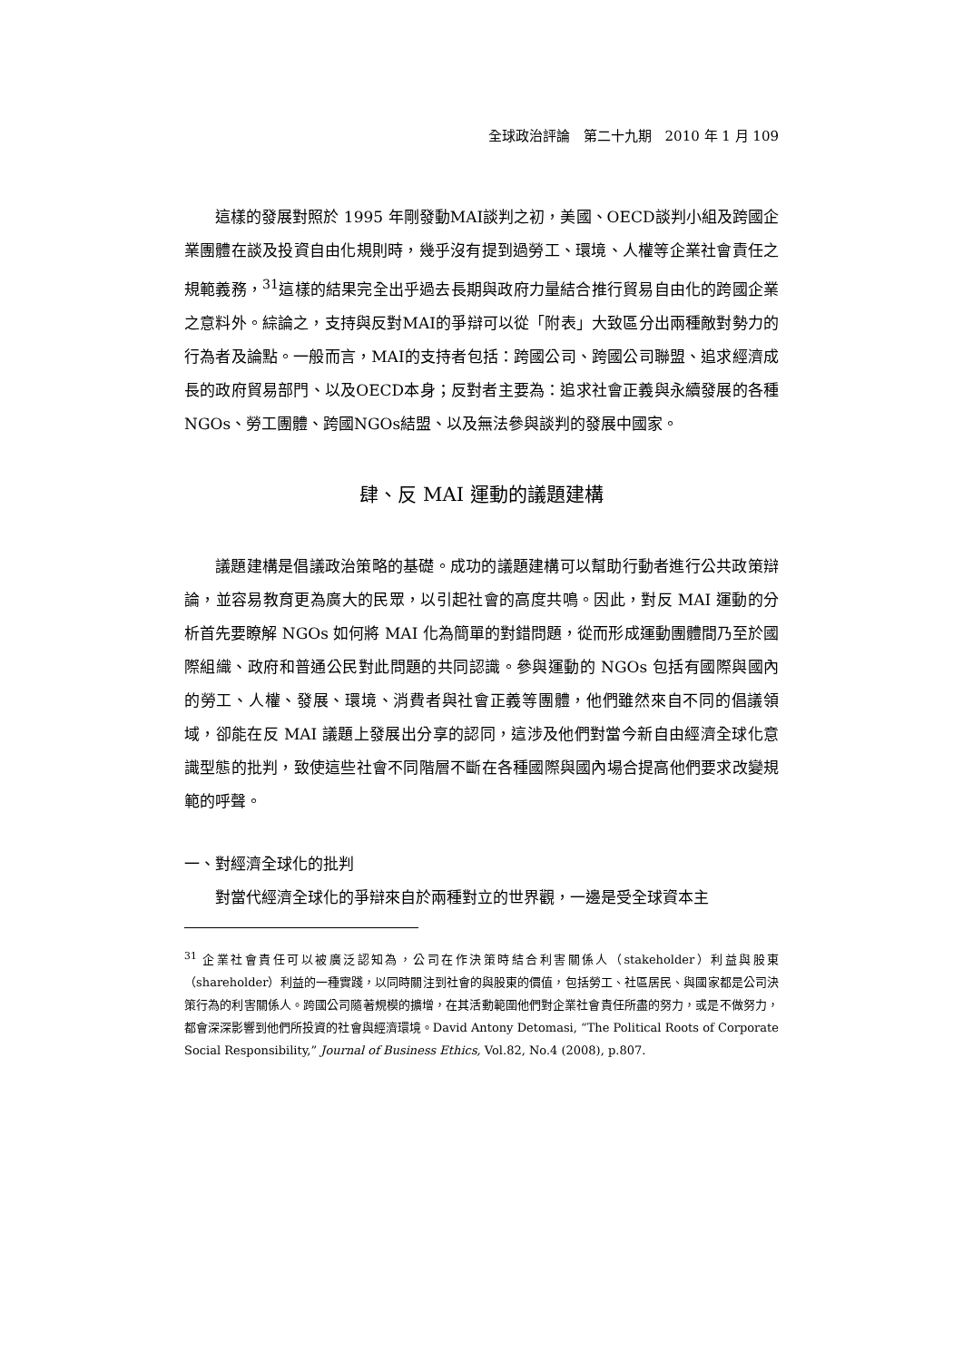全球政治評論　第二十九期　2010 年 1 月 109
這樣的發展對照於 1995 年剛發動MAI談判之初，美國、OECD談判小組及跨國企業團體在談及投資自由化規則時，幾乎沒有提到過勞工、環境、人權等企業社會責任之規範義務，<sup>31</sup>這樣的結果完全出乎過去長期與政府力量結合推行貿易自由化的跨國企業之意料外。綜論之，支持與反對MAI的爭辯可以從「附表」大致區分出兩種敵對勢力的行為者及論點。一般而言，MAI的支持者包括：跨國公司、跨國公司聯盟、追求經濟成長的政府貿易部門、以及OECD本身；反對者主要為：追求社會正義與永續發展的各種NGOs、勞工團體、跨國NGOs結盟、以及無法參與談判的發展中國家。
肆、反 MAI 運動的議題建構
議題建構是倡議政治策略的基礎。成功的議題建構可以幫助行動者進行公共政策辯論，並容易教育更為廣大的民眾，以引起社會的高度共鳴。因此，對反 MAI 運動的分析首先要瞭解 NGOs 如何將 MAI 化為簡單的對錯問題，從而形成運動團體間乃至於國際組織、政府和普通公民對此問題的共同認識。參與運動的 NGOs 包括有國際與國內的勞工、人權、發展、環境、消費者與社會正義等團體，他們雖然來自不同的倡議領域，卻能在反 MAI 議題上發展出分享的認同，這涉及他們對當今新自由經濟全球化意識型態的批判，致使這些社會不同階層不斷在各種國際與國內場合提高他們要求改變規範的呼聲。
一、對經濟全球化的批判
對當代經濟全球化的爭辯來自於兩種對立的世界觀，一邊是受全球資本主
<sup>31</sup> 企業社會責任可以被廣泛認知為，公司在作決策時結合利害關係人（stakeholder）利益與股東（shareholder）利益的一種實踐，以同時關注到社會的與股東的價值，包括勞工、社區居民、與國家都是公司決策行為的利害關係人。跨國公司隨著規模的擴增，在其活動範圍他們對企業社會責任所盡的努力，或是不做努力，都會深深影響到他們所投資的社會與經濟環境。David Antony Detomasi, “The Political Roots of Corporate Social Responsibility,” Journal of Business Ethics, Vol.82, No.4 (2008), p.807.